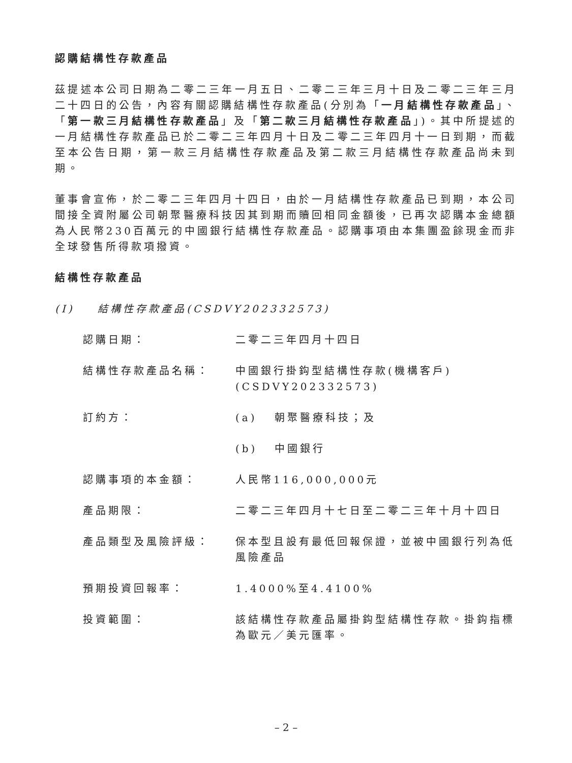認購結構性存款產品
茲提述本公司日期為二零二三年一月五日、二零二三年三月十日及二零二三年三月二十四日的公告，內容有關認購結構性存款產品(分別為「一月結構性存款產品」、「第一款三月結構性存款產品」及「第二款三月結構性存款產品」)。其中所提述的一月結構性存款產品已於二零二三年四月十日及二零二三年四月十一日到期，而截至本公告日期，第一款三月結構性存款產品及第二款三月結構性存款產品尚未到期。
董事會宣佈，於二零二三年四月十四日，由於一月結構性存款產品已到期，本公司間接全資附屬公司朝聚醫療科技因其到期而贖回相同金額後，已再次認購本金總額為人民幣230百萬元的中國銀行結構性存款產品。認購事項由本集團盈餘現金而非全球發售所得款項撥資。
結構性存款產品
(I) 結構性存款產品(CSDVY202332573)
認購日期： 二零二三年四月十四日
結構性存款產品名稱： 中國銀行掛鈎型結構性存款(機構客戶)
(CSDVY202332573)
訂約方： (a) 朝聚醫療科技；及
(b) 中國銀行
認購事項的本金額： 人民幣116,000,000元
產品期限： 二零二三年四月十七日至二零二三年十月十四日
產品類型及風險評級： 保本型且設有最低回報保證，並被中國銀行列為低風險產品
預期投資回報率： 1.4000%至4.4100%
投資範圍： 該結構性存款產品屬掛鈎型結構性存款。掛鈎指標為歐元／美元匯率。
– 2 –